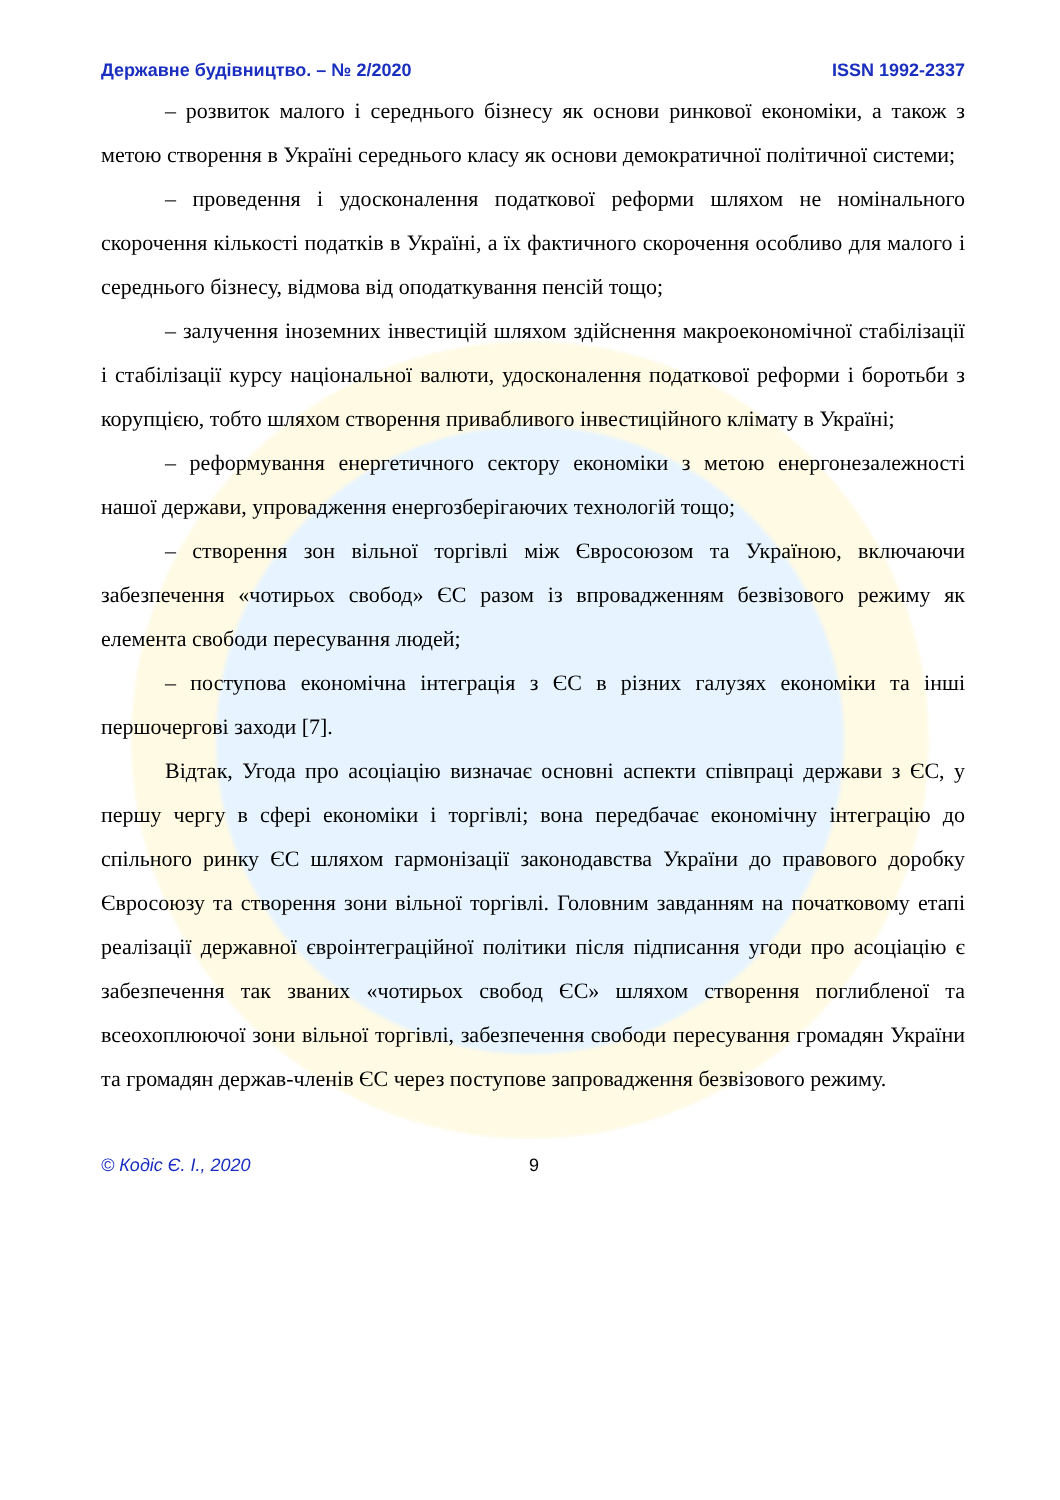Державне будівництво. – № 2/2020 ISSN 1992-2337
– розвиток малого і середнього бізнесу як основи ринкової економіки, а також з метою створення в Україні середнього класу як основи демократичної політичної системи;
– проведення і удосконалення податкової реформи шляхом не номінального скорочення кількості податків в Україні, а їх фактичного скорочення особливо для малого і середнього бізнесу, відмова від оподаткування пенсій тощо;
– залучення іноземних інвестицій шляхом здійснення макроекономічної стабілізації і стабілізації курсу національної валюти, удосконалення податкової реформи і боротьби з корупцією, тобто шляхом створення привабливого інвестиційного клімату в Україні;
– реформування енергетичного сектору економіки з метою енергонезалежності нашої держави, упровадження енергозберігаючих технологій тощо;
– створення зон вільної торгівлі між Євросоюзом та Україною, включаючи забезпечення «чотирьох свобод» ЄС разом із впровадженням безвізового режиму як елемента свободи пересування людей;
– поступова економічна інтеграція з ЄС в різних галузях економіки та інші першочергові заходи [7].
Відтак, Угода про асоціацію визначає основні аспекти співпраці держави з ЄС, у першу чергу в сфері економіки і торгівлі; вона передбачає економічну інтеграцію до спільного ринку ЄС шляхом гармонізації законодавства України до правового доробку Євросоюзу та створення зони вільної торгівлі. Головним завданням на початковому етапі реалізації державної євроінтеграційної політики після підписання угоди про асоціацію є забезпечення так званих «чотирьох свобод ЄС» шляхом створення поглибленої та всеохоплюючої зони вільної торгівлі, забезпечення свободи пересування громадян України та громадян держав-членів ЄС через поступове запровадження безвізового режиму.
© Кодіс Є. І., 2020 9